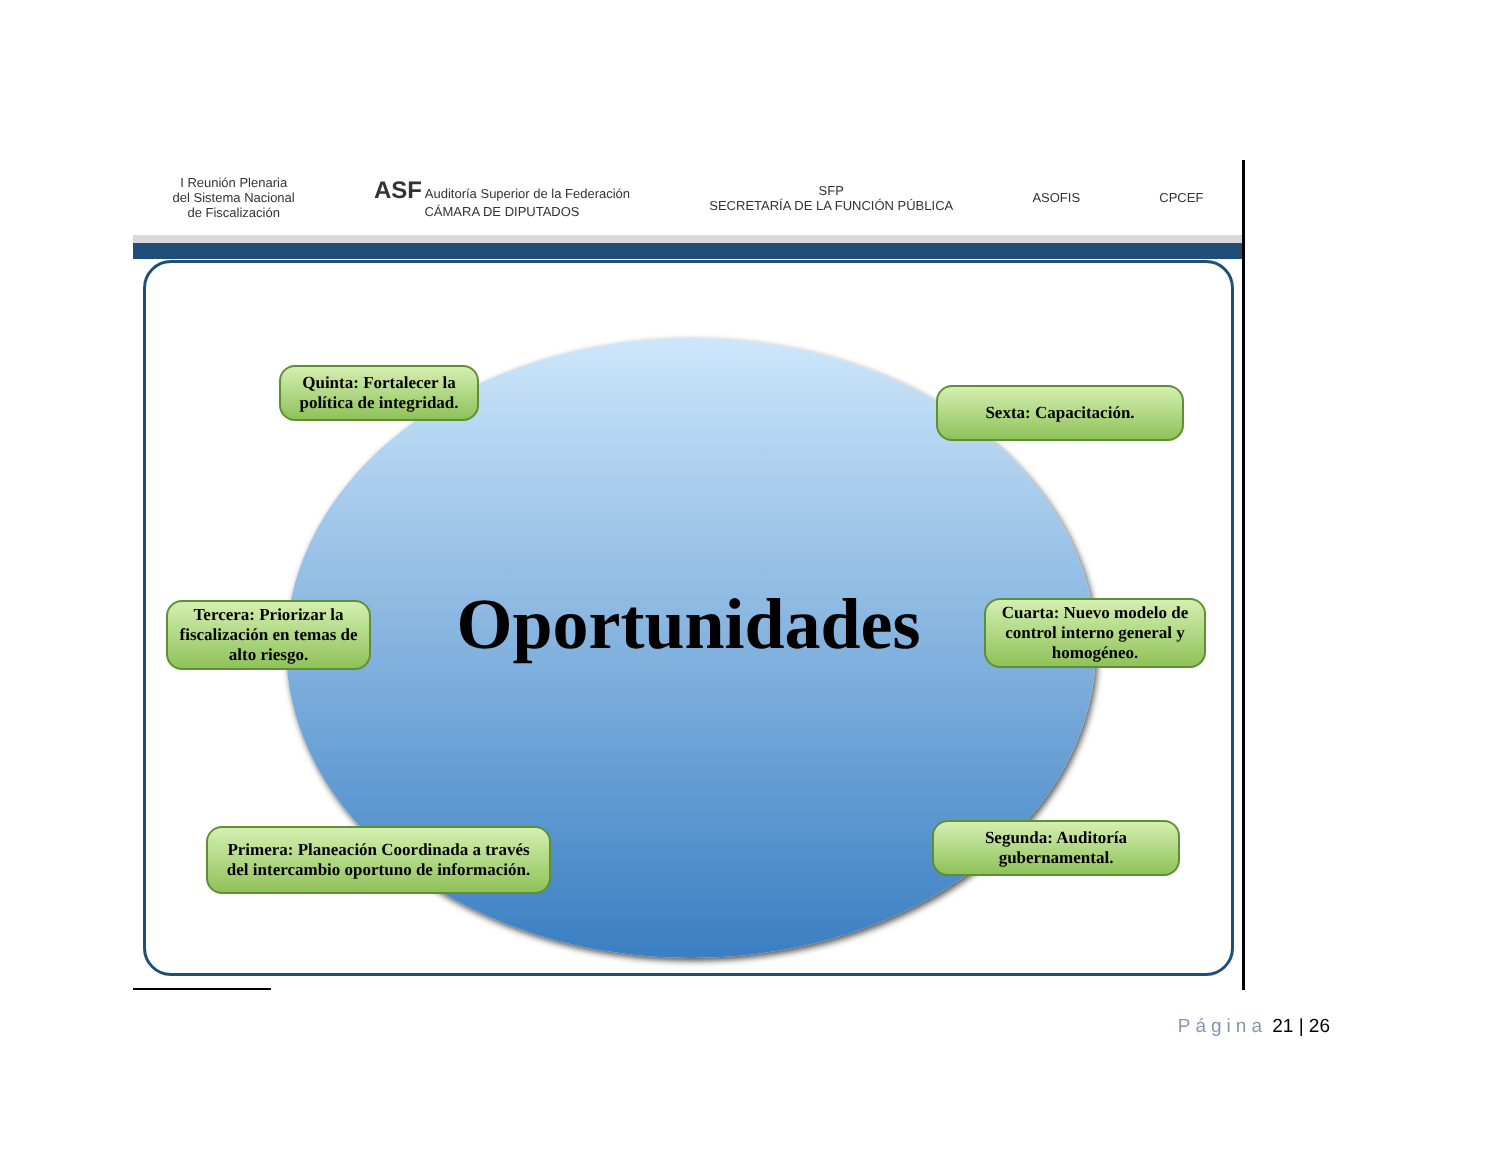I Reunión Plenaria
del Sistema Nacional
de Fiscalización
ASF Auditoría Superior de la Federación
CÁMARA DE DIPUTADOS
SFP
SECRETARÍA DE LA FUNCIÓN PÚBLICA
ASOFIS CPCEF
Oportunidades
Quinta: Fortalecer la política de integridad.
Sexta: Capacitación.
Tercera: Priorizar la fiscalización en temas de alto riesgo.
Cuarta: Nuevo modelo de control interno general y homogéneo.
Primera: Planeación Coordinada a través del intercambio oportuno de información.
Segunda: Auditoría gubernamental.
Página 21 | 26